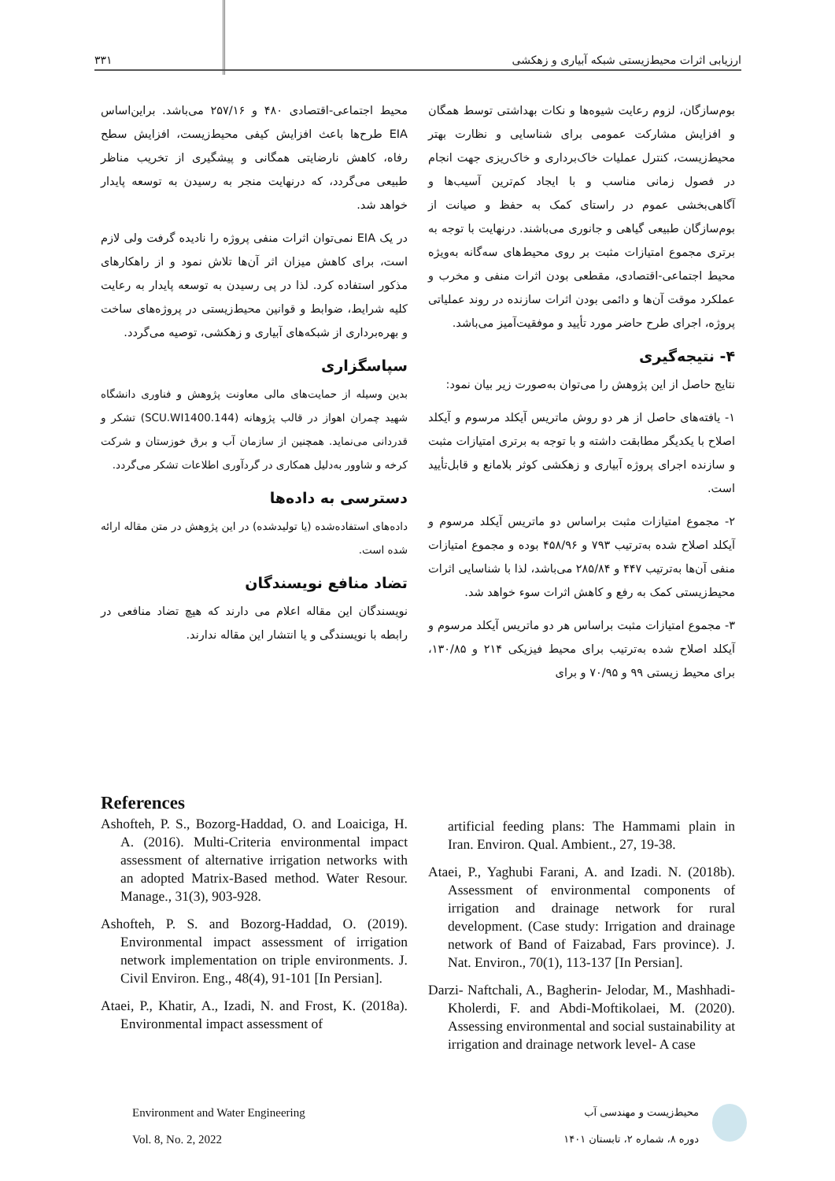۳۳۱ ارزیابی اثرات محیط‌زیستی شبکه آبیاری و زهکشی
بوم‌سازگان، لزوم رعایت شیوه‌ها و نکات بهداشتی توسط همگان و افزایش مشارکت عمومی برای شناسایی و نظارت بهتر محیط‌زیست، کنترل عملیات خاک‌برداری و خاک‌ریزی جهت انجام در فصول زمانی مناسب و با ایجاد کم‌ترین آسیب‌ها و آگاهی‌بخشی عموم در راستای کمک به حفظ و صیانت از بوم‌سازگان طبیعی گیاهی و جانوری می‌باشند. درنهایت با توجه به برتری مجموع امتیازات مثبت بر روی محیط‌های سه‌گانه به‌ویژه محیط اجتماعی-اقتصادی، مقطعی بودن اثرات منفی و مخرب و عملکرد موقت آن‌ها و دائمی بودن اثرات سازنده در روند عملیاتی پروژه، اجرای طرح حاضر مورد تأیید و موفقیت‌آمیز می‌باشد.
۴- نتیجه‌گیری
نتایج حاصل از این پژوهش را می‌توان به‌صورت زیر بیان نمود:
۱- یافته‌های حاصل از هر دو روش ماتریس آیکلد مرسوم و آیکلد اصلاح با یکدیگر مطابقت داشته و با توجه به برتری امتیازات مثبت و سازنده اجرای پروژه آبیاری و زهکشی کوثر بلامانع و قابل‌تأیید است.
۲- مجموع امتیازات مثبت براساس دو ماتریس آیکلد مرسوم و آیکلد اصلاح شده به‌ترتیب ۷۹۳ و ۴۵۸/۹۶ بوده و مجموع امتیازات منفی آن‌ها به‌ترتیب ۴۴۷ و ۲۸۵/۸۴ می‌باشد، لذا با شناسایی اثرات محیط‌زیستی کمک به رفع و کاهش اثرات سوء خواهد شد.
۳- مجموع امتیازات مثبت براساس هر دو ماتریس آیکلد مرسوم و آیکلد اصلاح شده به‌ترتیب برای محیط فیزیکی ۲۱۴ و ۱۳۰/۸۵، برای محیط زیستی ۹۹ و ۷۰/۹۵ و برای
محیط اجتماعی-اقتصادی ۴۸۰ و ۲۵۷/۱۶ می‌باشد. براین‌اساس EIA طرح‌ها باعث افزایش کیفی محیط‌زیست، افزایش سطح رفاه، کاهش نارضایتی همگانی و پیشگیری از تخریب مناظر طبیعی می‌گردد، که درنهایت منجر به رسیدن به توسعه پایدار خواهد شد.
در یک EIA نمی‌توان اثرات منفی پروژه را نادیده گرفت ولی لازم است، برای کاهش میزان اثر آن‌ها تلاش نمود و از راهکارهای مذکور استفاده کرد. لذا در پی رسیدن به توسعه پایدار به رعایت کلیه شرایط، ضوابط و قوانین محیط‌زیستی در پروژه‌های ساخت و بهره‌برداری از شبکه‌های آبیاری و زهکشی، توصیه می‌گردد.
سپاسگزاری
بدین وسیله از حمایت‌های مالی معاونت پژوهش و فناوری دانشگاه شهید چمران اهواز در قالب پژوهانه (SCU.WI1400.144) تشکر و قدردانی می‌نماید. همچنین از سازمان آب و برق خوزستان و شرکت کرخه و شاوور به‌دلیل همکاری در گردآوری اطلاعات تشکر می‌گردد.
دسترسی به داده‌ها
داده‌های استفاده‌شده (یا تولیدشده) در این پژوهش در متن مقاله ارائه شده است.
تضاد منافع نویسندگان
نویسندگان این مقاله اعلام می دارند که هیچ تضاد منافعی در رابطه با نویسندگی و یا انتشار این مقاله ندارند.
References
Ashofteh, P. S., Bozorg-Haddad, O. and Loaiciga, H. A. (2016). Multi-Criteria environmental impact assessment of alternative irrigation networks with an adopted Matrix-Based method. Water Resour. Manage., 31(3), 903-928.
Ashofteh, P. S. and Bozorg-Haddad, O. (2019). Environmental impact assessment of irrigation network implementation on triple environments. J. Civil Environ. Eng., 48(4), 91-101 [In Persian].
Ataei, P., Khatir, A., Izadi, N. and Frost, K. (2018a). Environmental impact assessment of
artificial feeding plans: The Hammami plain in Iran. Environ. Qual. Ambient., 27, 19-38.
Ataei, P., Yaghubi Farani, A. and Izadi. N. (2018b). Assessment of environmental components of irrigation and drainage network for rural development. (Case study: Irrigation and drainage network of Band of Faizabad, Fars province). J. Nat. Environ., 70(1), 113-137 [In Persian].
Darzi- Naftchali, A., Bagherin- Jelodar, M., Mashhadi- Kholerdi, F. and Abdi-Moftikolaei, M. (2020). Assessing environmental and social sustainability at irrigation and drainage network level- A case
Environment and Water Engineering
Vol. 8, No. 2, 2022
محیط‌زیست و مهندسی آب
دوره ۸، شماره ۲، تابستان ۱۴۰۱